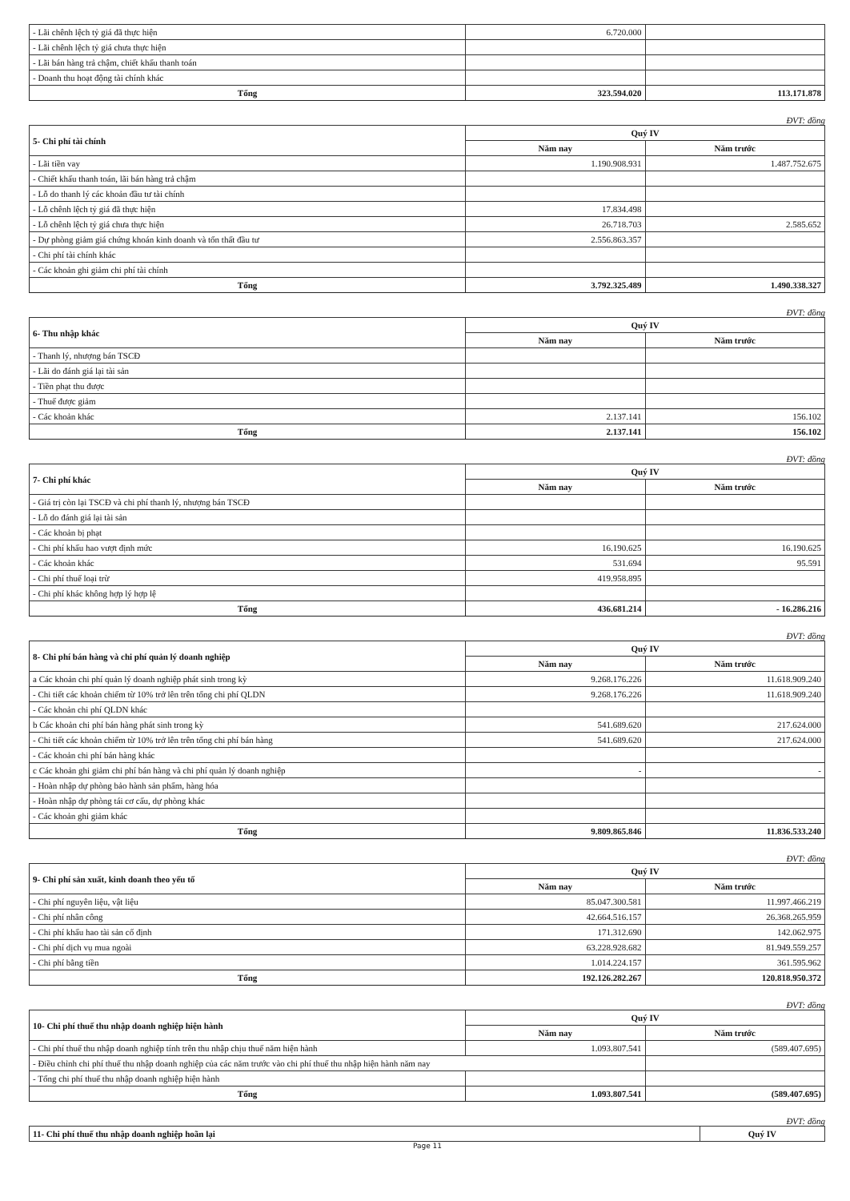| - Lãi chênh lệch tỷ giá đã thực hiện | 6.720.000 | |
| - Lãi chênh lệch tỷ giá chưa thực hiện | | |
| - Lãi bán hàng trả chậm, chiết khấu thanh toán | | |
| - Doanh thu hoạt động tài chính khác | | |
| Tổng | 323.594.020 | 113.171.878 |
ĐVT: đồng
| 5- Chi phí tài chính | Quý IV | |
| --- | --- | --- |
| | Năm nay | Năm trước |
| - Lãi tiền vay | 1.190.908.931 | 1.487.752.675 |
| - Chiết khấu thanh toán, lãi bán hàng trả chậm | | |
| - Lỗ do thanh lý các khoản đầu tư tài chính | | |
| - Lỗ chênh lệch tỷ giá đã thực hiện | 17.834.498 | |
| - Lỗ chênh lệch tỷ giá chưa thực hiện | 26.718.703 | 2.585.652 |
| - Dự phòng giảm giá chứng khoán kinh doanh và tổn thất đầu tư | 2.556.863.357 | |
| - Chi phí tài chính khác | | |
| - Các khoản ghi giảm chi phí tài chính | | |
| Tổng | 3.792.325.489 | 1.490.338.327 |
ĐVT: đồng
| 6- Thu nhập khác | Quý IV | |
| --- | --- | --- |
| | Năm nay | Năm trước |
| - Thanh lý, nhượng bán TSCĐ | | |
| - Lãi do đánh giá lại tài sản | | |
| - Tiền phạt thu được | | |
| - Thuế được giảm | | |
| - Các khoản khác | 2.137.141 | 156.102 |
| Tổng | 2.137.141 | 156.102 |
ĐVT: đồng
| 7- Chi phí khác | Quý IV | |
| --- | --- | --- |
| | Năm nay | Năm trước |
| - Giá trị còn lại TSCĐ và chi phí thanh lý, nhượng bán TSCĐ | | |
| - Lỗ do đánh giá lại tài sản | | |
| - Các khoản bị phạt | | |
| - Chi phí khấu hao vượt định mức | 16.190.625 | 16.190.625 |
| - Các khoản khác | 531.694 | 95.591 |
| - Chi phí thuế loại trừ | 419.958.895 | |
| - Chi phí khác không hợp lý hợp lệ | | |
| Tổng | 436.681.214 | - 16.286.216 |
ĐVT: đồng
| 8- Chi phí bán hàng và chi phí quản lý doanh nghiệp | Quý IV | |
| --- | --- | --- |
| | Năm nay | Năm trước |
| a Các khoản chi phí quản lý doanh nghiệp phát sinh trong kỳ | 9.268.176.226 | 11.618.909.240 |
| - Chi tiết các khoản chiếm từ 10% trở lên trên tổng chi phí QLDN | 9.268.176.226 | 11.618.909.240 |
| - Các khoản chi phí QLDN khác | | |
| b Các khoản chi phí bán hàng phát sinh trong kỳ | 541.689.620 | 217.624.000 |
| - Chi tiết các khoản chiếm từ 10% trở lên trên tổng chi phí bán hàng | 541.689.620 | 217.624.000 |
| - Các khoản chi phí bán hàng khác | | |
| c Các khoản ghi giảm chi phí bán hàng và chi phí quản lý doanh nghiệp | - | - |
| - Hoàn nhập dự phòng bảo hành sản phẩm, hàng hóa | | |
| - Hoàn nhập dự phòng tái cơ cấu, dự phòng khác | | |
| - Các khoản ghi giảm khác | | |
| Tổng | 9.809.865.846 | 11.836.533.240 |
ĐVT: đồng
| 9- Chi phí sản xuất, kinh doanh theo yếu tố | Quý IV | |
| --- | --- | --- |
| | Năm nay | Năm trước |
| - Chi phí nguyên liệu, vật liệu | 85.047.300.581 | 11.997.466.219 |
| - Chi phí nhân công | 42.664.516.157 | 26.368.265.959 |
| - Chi phí khấu hao tài sản cố định | 171.312.690 | 142.062.975 |
| - Chi phí dịch vụ mua ngoài | 63.228.928.682 | 81.949.559.257 |
| - Chi phí bằng tiền | 1.014.224.157 | 361.595.962 |
| Tổng | 192.126.282.267 | 120.818.950.372 |
ĐVT: đồng
| 10- Chi phí thuế thu nhập doanh nghiệp hiện hành | Quý IV | |
| --- | --- | --- |
| | Năm nay | Năm trước |
| - Chi phí thuế thu nhập doanh nghiệp tính trên thu nhập chịu thuế năm hiện hành | 1.093.807.541 | (589.407.695) |
| - Điều chỉnh chi phí thuế thu nhập doanh nghiệp của các năm trước vào chi phí thuế thu nhập hiện hành năm nay | | |
| - Tổng chi phí thuế thu nhập doanh nghiệp hiện hành | | |
| Tổng | 1.093.807.541 | (589.407.695) |
ĐVT: đồng
| 11- Chi phí thuế thu nhập doanh nghiệp hoãn lại | Quý IV |
| --- | --- |
Page 11